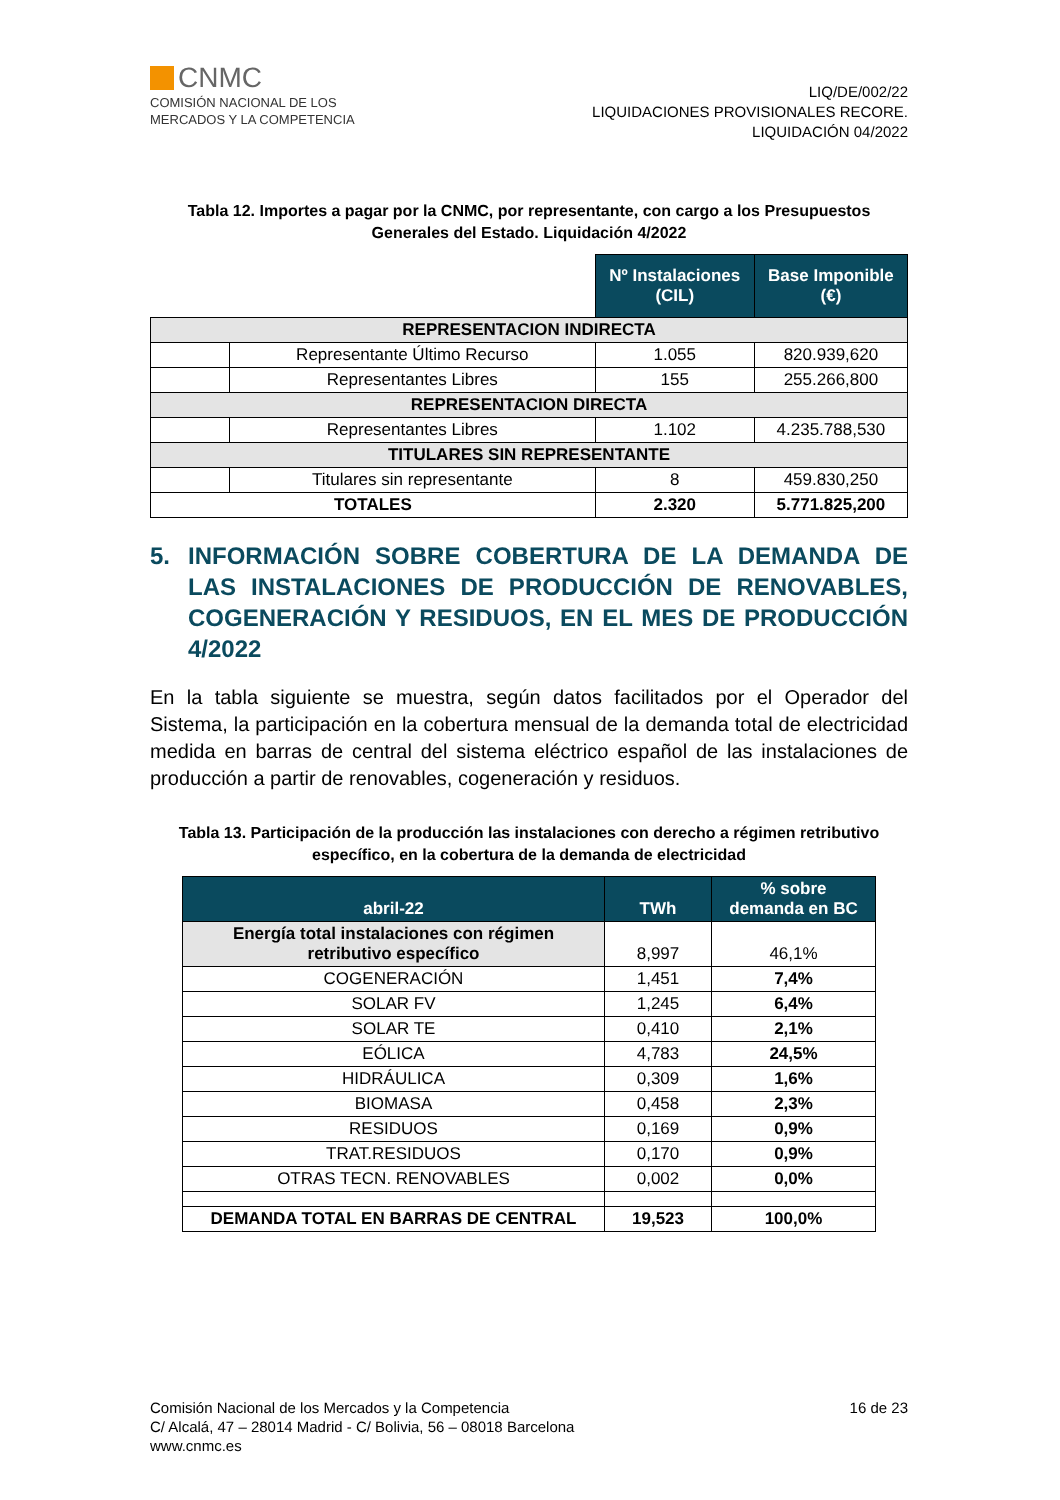CNMC
COMISIÓN NACIONAL DE LOS
MERCADOS Y LA COMPETENCIA
LIQ/DE/002/22
LIQUIDACIONES PROVISIONALES RECORE.
LIQUIDACIÓN 04/2022
Tabla 12. Importes a pagar por la CNMC, por representante, con cargo a los Presupuestos Generales del Estado. Liquidación 4/2022
| | | Nº Instalaciones (CIL) | Base Imponible (€) |
| REPRESENTACION INDIRECTA | | | |
| | Representante Último Recurso | 1.055 | 820.939,620 |
| | Representantes Libres | 155 | 255.266,800 |
| REPRESENTACION DIRECTA | | | |
| | Representantes Libres | 1.102 | 4.235.788,530 |
| TITULARES SIN REPRESENTANTE | | | |
| | Titulares sin representante | 8 | 459.830,250 |
| TOTALES | | 2.320 | 5.771.825,200 |
5. INFORMACIÓN SOBRE COBERTURA DE LA DEMANDA DE LAS INSTALACIONES DE PRODUCCIÓN DE RENOVABLES, COGENERACIÓN Y RESIDUOS, EN EL MES DE PRODUCCIÓN 4/2022
En la tabla siguiente se muestra, según datos facilitados por el Operador del Sistema, la participación en la cobertura mensual de la demanda total de electricidad medida en barras de central del sistema eléctrico español de las instalaciones de producción a partir de renovables, cogeneración y residuos.
Tabla 13. Participación de la producción las instalaciones con derecho a régimen retributivo específico, en la cobertura de la demanda de electricidad
| abril-22 | TWh | % sobre demanda en BC |
| --- | --- | --- |
| Energía total instalaciones con régimen retributivo específico | 8,997 | 46,1% |
| COGENERACIÓN | 1,451 | 7,4% |
| SOLAR FV | 1,245 | 6,4% |
| SOLAR TE | 0,410 | 2,1% |
| EÓLICA | 4,783 | 24,5% |
| HIDRÁULICA | 0,309 | 1,6% |
| BIOMASA | 0,458 | 2,3% |
| RESIDUOS | 0,169 | 0,9% |
| TRAT.RESIDUOS | 0,170 | 0,9% |
| OTRAS TECN. RENOVABLES | 0,002 | 0,0% |
| DEMANDA TOTAL EN BARRAS DE CENTRAL | 19,523 | 100,0% |
Comisión Nacional de los Mercados y la Competencia
C/ Alcalá, 47 – 28014 Madrid - C/ Bolivia, 56 – 08018 Barcelona
www.cnmc.es
16 de 23